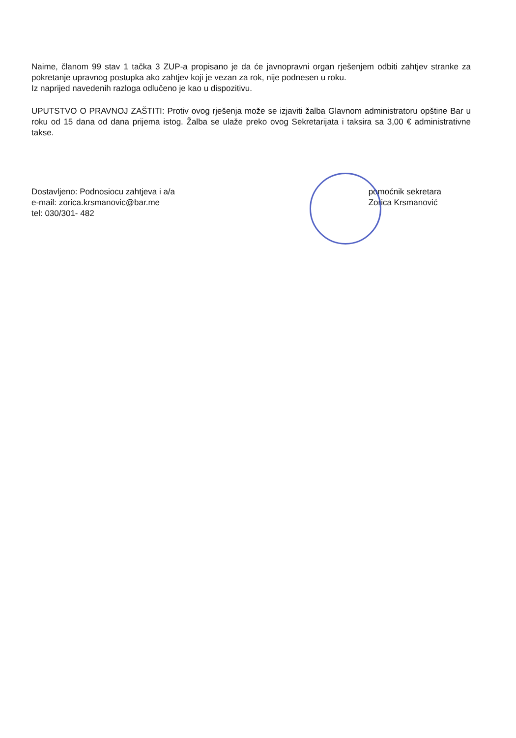Naime, članom 99 stav 1 tačka 3 ZUP-a propisano je da će javnopravni organ rješenjem odbiti zahtjev stranke za pokretanje upravnog postupka ako zahtjev koji je vezan za rok, nije podnesen u roku.
Iz naprijed navedenih razloga odlučeno je kao u dispozitivu.
UPUTSTVO O PRAVNOJ ZAŠTITI: Protiv ovog rješenja može se izjaviti žalba Glavnom administratoru opštine Bar u roku od 15 dana od dana prijema istog. Žalba se ulaže preko ovog Sekretarijata i taksira sa 3,00 € administrativne takse.
Dostavljeno: Podnosiocu zahtjeva i a/a
e-mail: zorica.krsmanovic@bar.me
tel: 030/301- 482
pomoćnik sekretara
Zorica Krsmanović